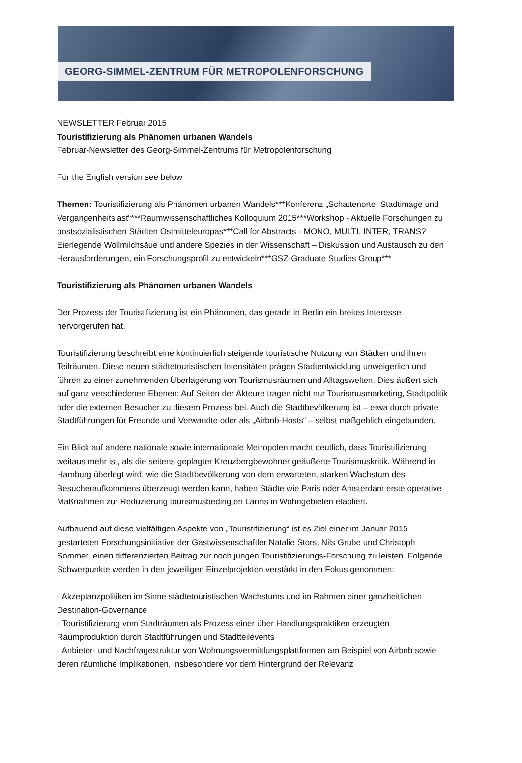GEORG-SIMMEL-ZENTRUM FÜR METROPOLENFORSCHUNG
NEWSLETTER Februar 2015
Touristifizierung als Phänomen urbanen Wandels
Februar-Newsletter des Georg-Simmel-Zentrums für Metropolenforschung
For the English version see below
Themen: Touristifizierung als Phänomen urbanen Wandels***Konferenz „Schattenorte. Stadtimage und Vergangenheitslast“***Raumwissenschaftliches Kolloquium 2015***Workshop - Aktuelle Forschungen zu postsozialistischen Städten Ostmitteleuropas***Call for Abstracts - MONO, MULTI, INTER, TRANS? Eierlegende Wollmilchsäue und andere Spezies in der Wissenschaft – Diskussion und Austausch zu den Herausforderungen, ein Forschungsprofil zu entwickeln***GSZ-Graduate Studies Group***
Touristifizierung als Phänomen urbanen Wandels
Der Prozess der Touristifizierung ist ein Phänomen, das gerade in Berlin ein breites Interesse hervorgerufen hat.
Touristifizierung beschreibt eine kontinuierlich steigende touristische Nutzung von Städten und ihren Teilräumen. Diese neuen städtetouristischen Intensitäten prägen Stadtentwicklung unweigerlich und führen zu einer zunehmenden Überlagerung von Tourismusräumen und Alltagswelten. Dies äußert sich auf ganz verschiedenen Ebenen: Auf Seiten der Akteure tragen nicht nur Tourismusmarketing, Stadtpolitik oder die externen Besucher zu diesem Prozess bei. Auch die Stadtbevölkerung ist – etwa durch private Stadtführungen für Freunde und Verwandte oder als „Airbnb-Hosts“ – selbst maßgeblich eingebunden.
Ein Blick auf andere nationale sowie internationale Metropolen macht deutlich, dass Touristifizierung weitaus mehr ist, als die seitens geplagter Kreuzbergbewohner geäußerte Tourismuskritik. Während in Hamburg überlegt wird, wie die Stadtbevölkerung von dem erwarteten, starken Wachstum des Besucheraufkommens überzeugt werden kann, haben Städte wie Paris oder Amsterdam erste operative Maßnahmen zur Reduzierung tourismusbedingten Lärms in Wohngebieten etabliert.
Aufbauend auf diese vielfältigen Aspekte von „Touristifizierung“ ist es Ziel einer im Januar 2015 gestarteten Forschungsinitiative der Gastwissenschaftler Natalie Stors, Nils Grube und Christoph Sommer, einen differenzierten Beitrag zur noch jungen Touristifizierungs-Forschung zu leisten. Folgende Schwerpunkte werden in den jeweiligen Einzelprojekten verstärkt in den Fokus genommen:
- Akzeptanzpolitiken im Sinne städtetouristischen Wachstums und im Rahmen einer ganzheitlichen Destination-Governance
- Touristifizierung vom Stadträumen als Prozess einer über Handlungspraktiken erzeugten Raumproduktion durch Stadtführungen und Stadtteilevents
- Anbieter- und Nachfragestruktur von Wohnungsvermittlungsplattformen am Beispiel von Airbnb sowie deren räumliche Implikationen, insbesondere vor dem Hintergrund der Relevanz